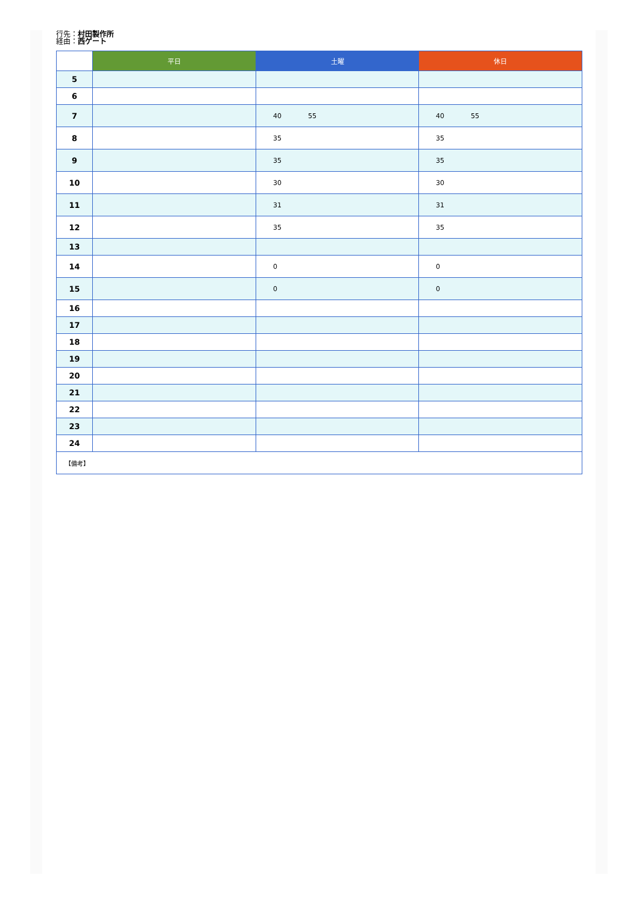行先：村田製作所
経由：西ゲート
| | 平日 | 土曜 | 休日 |
| --- | --- | --- | --- |
| 5 | | | |
| 6 | | | |
| 7 | | 40 55 | 40 55 |
| 8 | | 35 | 35 |
| 9 | | 35 | 35 |
| 10 | | 30 | 30 |
| 11 | | 31 | 31 |
| 12 | | 35 | 35 |
| 13 | | | |
| 14 | | 0 | 0 |
| 15 | | 0 | 0 |
| 16 | | | |
| 17 | | | |
| 18 | | | |
| 19 | | | |
| 20 | | | |
| 21 | | | |
| 22 | | | |
| 23 | | | |
| 24 | | | |
| 【備考】 | | | |